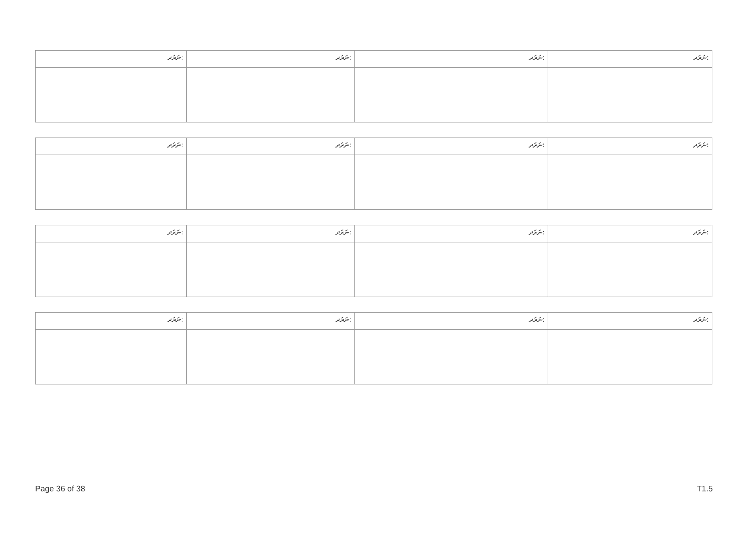| ނަރަދ: | ނަރަދ: | ނަރަދ: | ނަރަދ: |
| ނަރަދ: | ނަރަދ: | ނަރަދ: | ނަރަދ: |
| ނަރަދ: | ނަރަދ: | ނަރަދ: | ނަރަދ: |
| ނަރަދ: | ނަރަދ: | ނަރަދ: | ނަރަދ: |
Page 36 of 38 T1.5